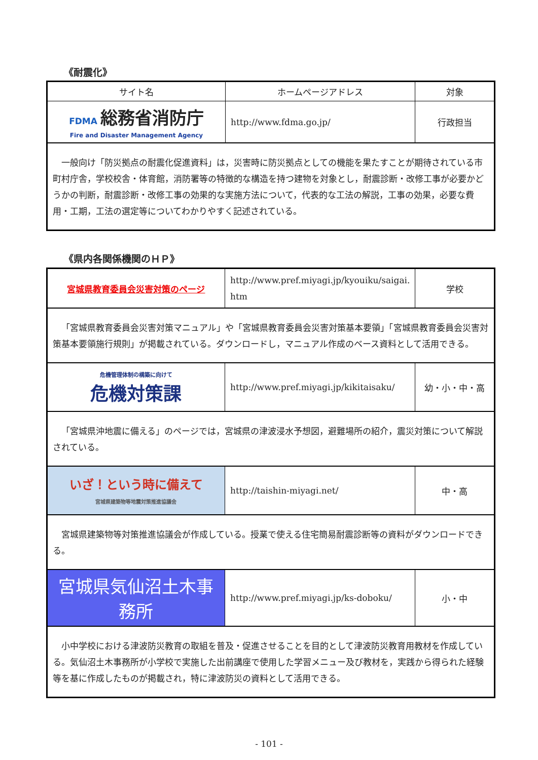《耐震化》
| サイト名 | ホームページアドレス | 対象 |
| --- | --- | --- |
| FDMA 総務省消防庁 Fire and Disaster Management Agency | http://www.fdma.go.jp/ | 行政担当 |
| 一般向け「防災拠点の耐震化促進資料」は，災害時に防災拠点としての機能を果たすことが期待されている市町村庁舎，学校校舎・体育館，消防署等の特徴的な構造を持つ建物を対象とし，耐震診断・改修工事が必要かどうかの判断，耐震診断・改修工事の効果的な実施方法について，代表的な工法の解説，工事の効果，必要な費用・工期，工法の選定等についてわかりやすく記述されている。 | | |
《県内各関係機関のＨＰ》
| 宮城県教育委員会災害対策のページ | http://www.pref.miyagi.jp/kyouiku/saigai. htm | 学校 |
| 「宮城県教育委員会災害対策マニュアル」や「宮城県教育委員会災害対策基本要領」「宮城県教育委員会災害対策基本要領施行規則」が掲載されている。ダウンロードし，マニュアル作成のベース資料として活用できる。 | | |
| 危機管理体制の構築に向けて 危機対策課 | http://www.pref.miyagi.jp/kikitaisaku/ | 幼・小・中・高 |
| 「宮城県沖地震に備える」のページでは，宮城県の津波浸水予想図，避難場所の紹介，震災対策について解説されている。 | | |
| いざ！という時に備えて 宮城県建築物等地震対策推進協議会 | http://taishin-miyagi.net/ | 中・高 |
| 宮城県建築物等対策推進協議会が作成している。授業で使える住宅簡易耐震診断等の資料がダウンロードできる。 | | |
| 宮城県気仙沼土木事務所 | http://www.pref.miyagi.jp/ks-doboku/ | 小・中 |
| 小中学校における津波防災教育の取組を普及・促進させることを目的として津波防災教育用教材を作成している。気仙沼土木事務所が小学校で実施した出前講座で使用した学習メニュー及び教材を，実践から得られた経験等を基に作成したものが掲載され，特に津波防災の資料として活用できる。 | | |
- 101 -